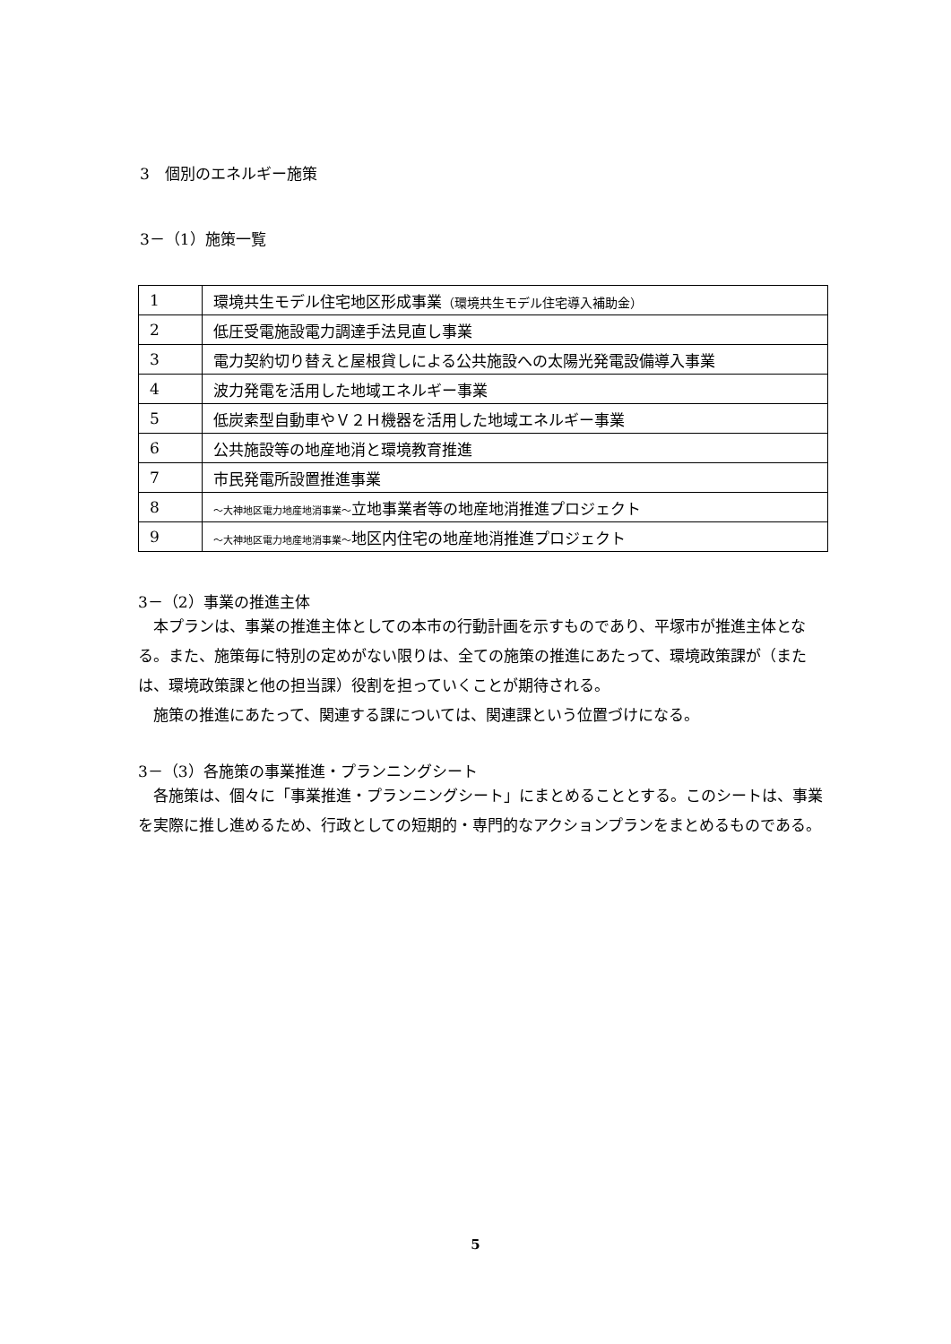3　個別のエネルギー施策
3－（1）施策一覧
| 1 | 環境共生モデル住宅地区形成事業 （環境共生モデル住宅導入補助金） |
| 2 | 低圧受電施設電力調達手法見直し事業 |
| 3 | 電力契約切り替えと屋根貸しによる公共施設への太陽光発電設備導入事業 |
| 4 | 波力発電を活用した地域エネルギー事業 |
| 5 | 低炭素型自動車やＶ２Ｈ機器を活用した地域エネルギー事業 |
| 6 | 公共施設等の地産地消と環境教育推進 |
| 7 | 市民発電所設置推進事業 |
| 8 | ～大神地区電力地産地消事業～ 立地事業者等の地産地消推進プロジェクト |
| 9 | ～大神地区電力地産地消事業～ 地区内住宅の地産地消推進プロジェクト |
3－（2）事業の推進主体
本プランは、事業の推進主体としての本市の行動計画を示すものであり、平塚市が推進主体となる。また、施策毎に特別の定めがない限りは、全ての施策の推進にあたって、環境政策課が（または、環境政策課と他の担当課）役割を担っていくことが期待される。
施策の推進にあたって、関連する課については、関連課という位置づけになる。
3－（3）各施策の事業推進・プランニングシート
各施策は、個々に「事業推進・プランニングシート」にまとめることとする。このシートは、事業を実際に推し進めるため、行政としての短期的・専門的なアクションプランをまとめるものである。
5